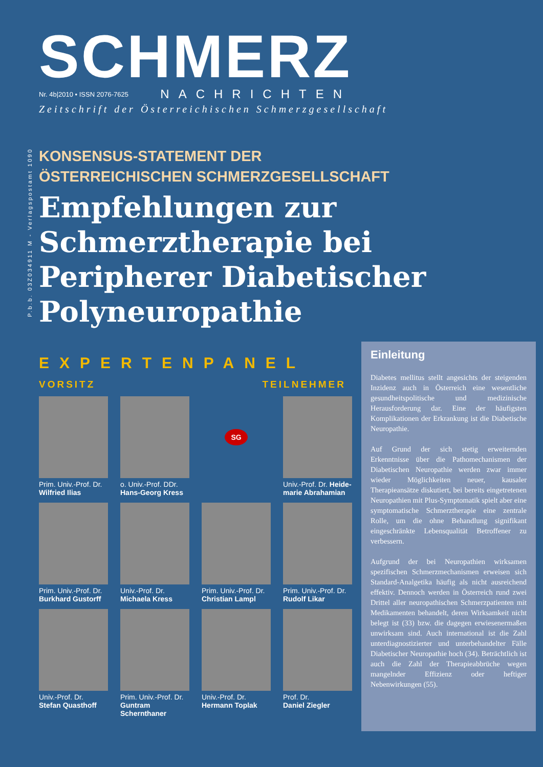P.b.b. 03Z034911 M - Verlagspostamt 1090
SCHMERZ
Nr. 4b|2010 • ISSN 2076-7625 NACHRICHTEN
Zeitschrift der Österreichischen Schmerzgesellschaft
KONSENSUS-STATEMENT DER
ÖSTERREICHISCHEN SCHMERZGESELLSCHAFT
Empfehlungen zur Schmerztherapie bei Peripherer Diabetischer Polyneuropathie
EXPERTENPANEL
VORSITZ TEILNEHMER
Prim. Univ.-Prof. Dr.
Wilfried Ilias
o. Univ.-Prof. DDr.
Hans-Georg Kress
SG
Univ.-Prof. Dr. Heide-marie Abrahamian
Prim. Univ.-Prof. Dr.
Burkhard Gustorff
Univ.-Prof. Dr.
Michaela Kress
Prim. Univ.-Prof. Dr.
Christian Lampl
Prim. Univ.-Prof. Dr.
Rudolf Likar
Univ.-Prof. Dr.
Stefan Quasthoff
Prim. Univ.-Prof. Dr.
Guntram Schernthaner
Univ.-Prof. Dr.
Hermann Toplak
Prof. Dr.
Daniel Ziegler
Einleitung
Diabetes mellitus stellt angesichts der steigenden Inzidenz auch in Österreich eine wesentliche gesundheitspolitische und medizinische Herausforderung dar. Eine der häufigsten Komplikationen der Erkrankung ist die Diabetische Neuropathie.
Auf Grund der sich stetig erweiternden Erkenntnisse über die Pathomechanismen der Diabetischen Neuropathie werden zwar immer wieder Möglichkeiten neuer, kausaler Therapieansätze diskutiert, bei bereits eingetretenen Neuropathien mit Plus-Symptomatik spielt aber eine symptomatische Schmerztherapie eine zentrale Rolle, um die ohne Behandlung signifikant eingeschränkte Lebensqualität Betroffener zu verbessern.
Aufgrund der bei Neuropathien wirksamen spezifischen Schmerzmechanismen erweisen sich Standard-Analgetika häufig als nicht ausreichend effektiv. Dennoch werden in Österreich rund zwei Drittel aller neuropathischen Schmerzpatienten mit Medikamenten behandelt, deren Wirksamkeit nicht belegt ist (33) bzw. die dagegen erwiesenermaßen unwirksam sind. Auch international ist die Zahl unterdiagnostizierter und unterbehandelter Fälle Diabetischer Neuropathie hoch (34). Beträchtlich ist auch die Zahl der Therapieabbrüche wegen mangelnder Effizienz oder heftiger Nebenwirkungen (55).